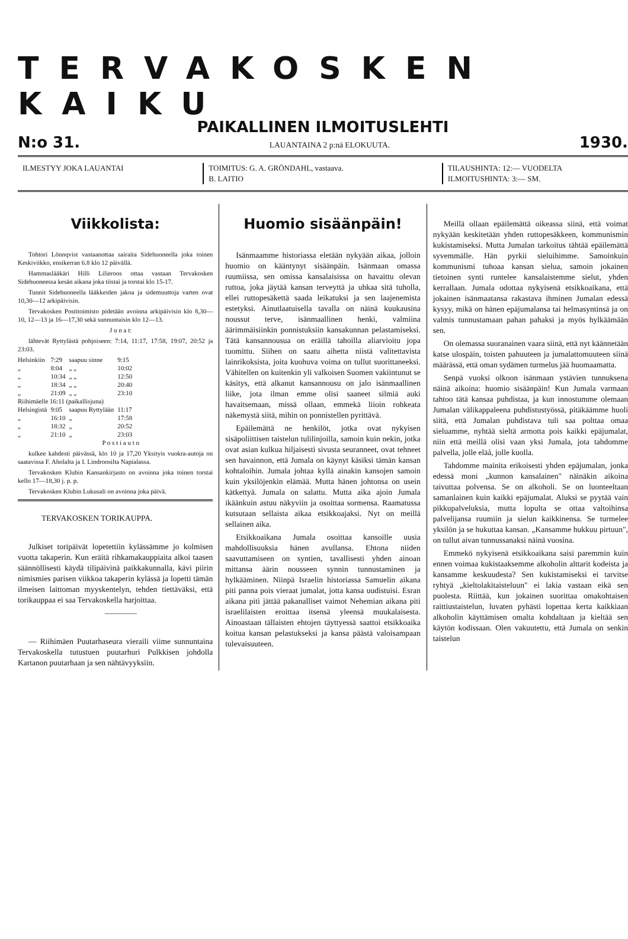TERVAKOSKEN KAIKU
PAIKALLINEN ILMOITUSLEHTI
N:o 31. LAUANTAINA 2 p:nä ELOKUUTA. 1930.
ILMESTYY JOKA LAUANTAI TOIMITUS: G. A. GRÖNDAHL, vastaava.
B. LAITIO
TILAUSHINTA: 12:— VUODELTA
ILMOITUSHINTA: 3:— SM.
Viikkolista:
Tohtori Lönnqvist vastaanottaa sairaita Sidehuoneella joka toinen Keskiviikko, ensikerran 6.8 klo 12 päivällä.
Hammaslääkäri Hilli Lilieroos ottaa vastaan Tervakosken Sidehuoneessa kesän aikana joka tiistai ja torstai klo 15-17.
Tunnit Sidehuoneella lääkkeiden jakoa ja sidemuuttoja varten ovat 10,30—12 arkipäivisin.
Tervakosken Postitoimisto pidetään avoinna arkipäivisin klo 8,30—10, 12—13 ja 16—17,30 sekä sunnuntaisin klo 12—13.
J u n a t:
lähtevät Ryttylästä pohjoiseen: 7:14, 11:17, 17:58, 19:07, 20:52 ja 23:03.
| Helsinkiin | 7:29 | saapuu sinne | 9:15 |
| „ | 8:04 | „ „ | 10:02 |
| „ | 10:34 | „ „ | 12:50 |
| „ | 18:34 | „ „ | 20:40 |
| „ | 21:09 | „ „ | 23:10 |
| Riihimäelle 16:11 (paikallisjuna) | | | |
| Helsingistä | 9:05 | saapuu Ryttylään | 11:17 |
| „ | 16:10 | „ | 17:58 |
| „ | 18:32 | „ | 20:52 |
| „ | 21:10 | „ | 23:03 |
P o s t i a u t o
kulkee kahdesti päivässä, klo 10 ja 17,20 Yksityis vuokra-autoja on saatavissa F. Aholalta ja I. Lindroosilta Napialassa.
Tervakosken Klubin Kansankirjasto on avoinna joka toinen torstai kello 17—18,30 j. p. p.
Tervakosken Klubin Lukusali on avoinna joka päivä.
TERVAKOSKEN TORIKAUPPA.
Julkiset toripäivät lopetettiin kylässämme jo kolmisen vuotta takaperin. Kun eräitä rihkamakauppiaita alkoi taasen säännöllisesti käydä tilipäivinä paikkakunnalla, kävi piirin nimismies parisen viikkoa takaperin kylässä ja lopetti tämän ilmeisen laittoman myyskentelyn, tehden tiettäväksi, että torikauppaa ei saa Tervakoskella harjoittaa.
————
— Riihimäen Puutarhaseura vieraili viime sunnuntaina Tervakoskella tutustuen puutarhuri Pulkkisen johdolla Kartanon puutarhaan ja sen nähtävyyksiin.
Huomio sisäänpäin!
Isänmaamme historiassa eletään nykyään aikaa, jolloin huomio on kääntynyt sisäänpäin. Isänmaan omassa ruumiissa, sen omissa kansalaisissa on havaittu olevan ruttoa, joka jäytää kansan terveyttä ja uhkaa sitä tuholla, ellei ruttopesäkettä saada leikatuksi ja sen laajenemista estetyksi. Ainutlaatuisella tavalla on näinä kuukausina noussut terve, isänmaallinen henki, valmiina äärimmäisiinkin ponnistuksiin kansakunnan pelastamiseksi. Tätä kansannousua on eräillä tahoilla aliarvioitu jopa tuomittu. Siihen on saatu aihetta niistä valitettavista lainrikoksista, joita kuohuva voima on tullut suorittaneeksi. Vähitellen on kuitenkin yli valkoisen Suomen vakiintunut se käsitys, että alkanut kansannousu on jalo isänmaallinen liike, jota ilman emme olisi saaneet silmiä auki havaitsemaan, missä ollaan, emmekä liioin rohkeata näkemystä siitä, mihin on ponnistellen pyrittävä.
Epäilemättä ne henkilöt, jotka ovat nykyisen sisäpoliittisen taistelun tulilinjoilla, samoin kuin nekin, jotka ovat asian kulkua hiljaisesti sivusta seuranneet, ovat tehneet sen havainnon, että Jumala on käynyt käsiksi tämän kansan kohtaloihin. Jumala johtaa kyllä ainakin kansojen samoin kuin yksilöjenkin elämää. Mutta hänen johtonsa on usein kätkettyä. Jumala on salattu. Mutta aika ajoin Jumala ikäänkuin astuu näkyviin ja osoittaa sormensa. Raamatussa kutsutaan sellaista aikaa etsikkoajaksi. Nyt on meillä sellainen aika.
Etsikkoaikana Jumala osoittaa kansoille uusia mahdollisuuksia hänen avullansa. Ehtona niiden saavuttamiseen on syntien, tavallisesti yhden ainoan mittansa äärin nousseen synnin tunnustaminen ja hylkääminen. Niinpä Israelin historiassa Samuelin aikana piti panna pois vieraat jumalat, jotta kansa uudistuisi. Esran aikana piti jättää pakanalliset vaimot Nehemian aikana piti israelilaisten eroittaa itsensä yleensä muukalaisesta. Ainoastaan tällaisten ehtojen täyttyessä saattoi etsikkoaika koitua kansan pelastukseksi ja kansa päästä valoisampaan tulevaisuuteen.
Meillä ollaan epäilemättä oikeassa siinä, että voimat nykyään keskitetään yhden ruttopesäkkeen, kommunismin kukistamiseksi. Mutta Jumalan tarkoitus tähtää epäilemättä syvemmälle. Hän pyrkii sieluihimme. Samoinkuin kommunismi tuhoaa kansan sielua, samoin jokainen tietoinen synti runtelee kansalaistemme sielut, yhden kerrallaan. Jumala odottaa nykyisenä etsikkoaikana, että jokainen isänmaatansa rakastava ihminen Jumalan edessä kysyy, mikä on hänen epäjumalansa tai helmasyntinsä ja on valmis tunnustamaan pahan pahaksi ja myös hylkäämään sen.
On olemassa suoranainen vaara siinä, että nyt käännetään katse ulospäin, toisten pahuuteen ja jumalattomuuteen siinä määrässä, että oman sydämen turmelus jää huomaamatta.
Senpä vuoksi olkoon isänmaan ystävien tunnuksena näinä aikoina: huomio sisäänpäin! Kun Jumala varmaan tahtoo tätä kansaa puhdistaa, ja kun innostumme olemaan Jumalan välikappaleena puhdistustyössä, pitäkäämme huoli siitä, että Jumalan puhdistava tuli saa polttaa omaa sieluamme, nyhtää sieltä armotta pois kaikki epäjumalat, niin että meillä olisi vaan yksi Jumala, jota tahdomme palvella, jolle eläå, jolle kuolla.
Tahdomme mainita erikoisesti yhden epäjumalan, jonka edessä moni „kunnon kansalainen" näinäkin aikoina taivuttaa polvensa. Se on alkoholi. Se on luonteeltaan samanlainen kuin kaikki epäjumalat. Aluksi se pyytää vain pikkupalveluksia, mutta lopulta se ottaa valtoihinsa palvelijansa ruumiin ja sielun kaikkinensa. Se turmelee yksilön ja se hukuttaa kansan. „Kansamme hukkuu pirtuun", on tullut aivan tunnussanaksi näinä vuosina.
Emmekö nykyisenä etsikkoaikana saisi paremmin kuin ennen voimaa kukistaaksemme alkoholin alttarit kodeista ja kansamme keskuudesta? Sen kukistamiseksi ei tarvitse ryhtyä „kieltolakitaisteluun" ei lakia vastaan eikä sen puolesta. Riittää, kun jokainen suorittaa omakohtaisen raittiustaistelun, luvaten pyhästi lopettaa kerta kaikkiaan alkoholin käyttämisen omalta kohdaltaan ja kieltää sen käytön kodissaan. Olen vakuutettu, että Jumala on senkin taistelun